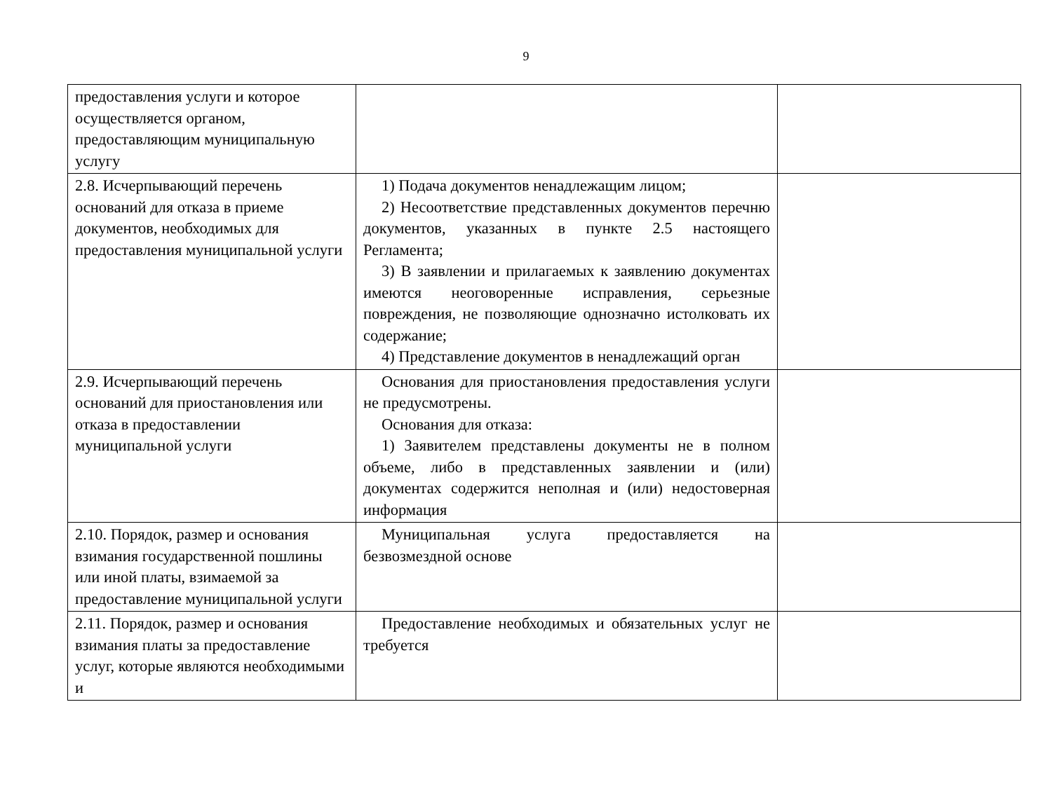9
| предоставления услуги и которое осуществляется органом, предоставляющим муниципальную услугу | | |
| 2.8. Исчерпывающий перечень оснований для отказа в приеме документов, необходимых для предоставления муниципальной услуги | 1) Подача документов ненадлежащим лицом; 2) Несоответствие представленных документов перечню документов, указанных в пункте 2.5 настоящего Регламента; 3) В заявлении и прилагаемых к заявлению документах имеются неоговоренные исправления, серьезные повреждения, не позволяющие однозначно истолковать их содержание; 4) Представление документов в ненадлежащий орган | |
| 2.9. Исчерпывающий перечень оснований для приостановления или отказа в предоставлении муниципальной услуги | Основания для приостановления предоставления услуги не предусмотрены. Основания для отказа: 1) Заявителем представлены документы не в полном объеме, либо в представленных заявлении и (или) документах содержится неполная и (или) недостоверная информация | |
| 2.10. Порядок, размер и основания взимания государственной пошлины или иной платы, взимаемой за предоставление муниципальной услуги | Муниципальная услуга предоставляется на безвозмездной основе | |
| 2.11. Порядок, размер и основания взимания платы за предоставление услуг, которые являются необходимыми и | Предоставление необходимых и обязательных услуг не требуется | |